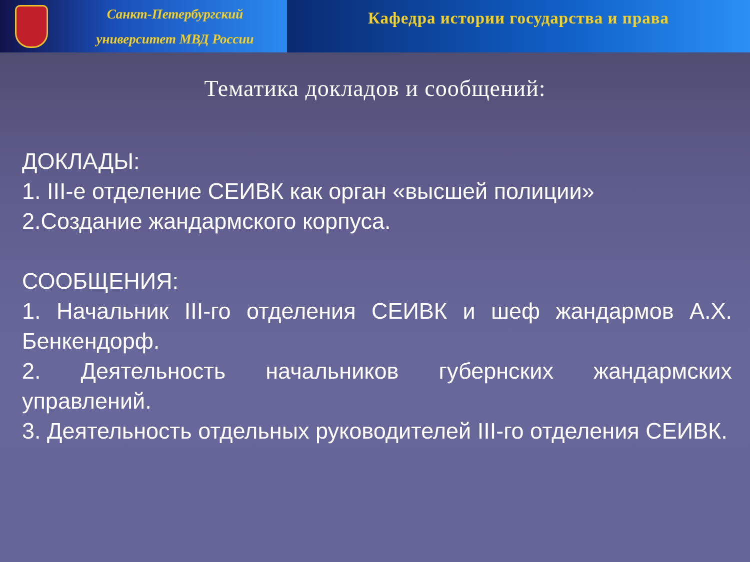Санкт-Петербургский
университет МВД России
Кафедра истории государства и права
Тематика докладов и сообщений:
ДОКЛАДЫ:
1. III-е отделение СЕИВК как орган «высшей полиции»
2.Создание жандармского корпуса.
СООБЩЕНИЯ:
1. Начальник III-го отделения СЕИВК и шеф жандармов А.Х. Бенкендорф.
2. Деятельность начальников губернских жандармских управлений.
3. Деятельность отдельных руководителей III-го отделения СЕИВК.